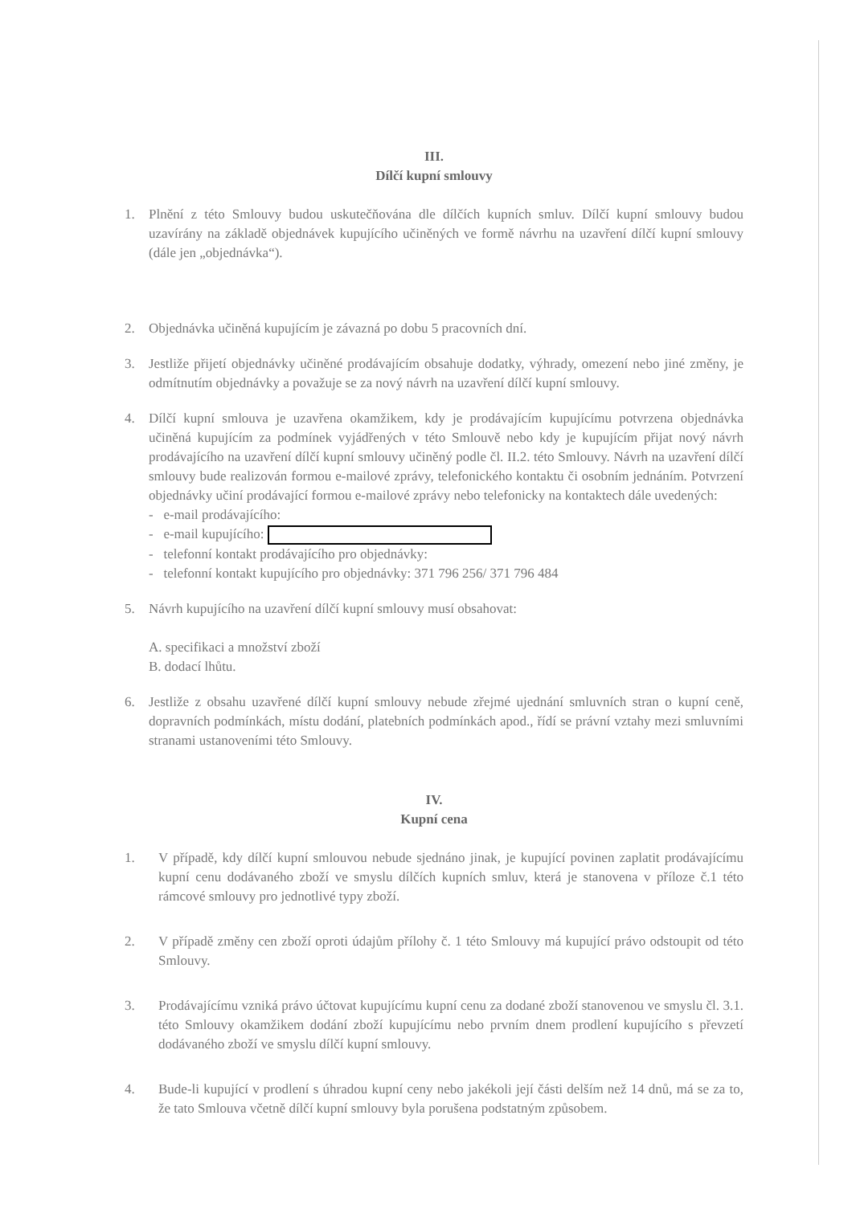III.
Dílčí kupní smlouvy
1. Plnění z této Smlouvy budou uskutečňována dle dílčích kupních smluv. Dílčí kupní smlouvy budou uzavírány na základě objednávek kupujícího učiněných ve formě návrhu na uzavření dílčí kupní smlouvy (dále jen „objednávka“).
2. Objednávka učiněná kupujícím je závazná po dobu 5 pracovních dní.
3. Jestliže přijetí objednávky učiněné prodávajícím obsahuje dodatky, výhrady, omezení nebo jiné změny, je odmítnutím objednávky a považuje se za nový návrh na uzavření dílčí kupní smlouvy.
4. Dílčí kupní smlouva je uzavřena okamžikem, kdy je prodávajícím kupujícímu potvrzena objednávka učiněná kupujícím za podmínek vyjádřených v této Smlouvě nebo kdy je kupujícím přijat nový návrh prodávajícího na uzavření dílčí kupní smlouvy učiněný podle čl. II.2. této Smlouvy. Návrh na uzavření dílčí smlouvy bude realizován formou e-mailové zprávy, telefonického kontaktu či osobním jednáním. Potvrzení objednávky učiní prodávající formou e-mailové zprávy nebo telefonicky na kontaktech dále uvedených:
- e-mail prodávajícího:
- e-mail kupujícího:
- telefonní kontakt prodávajícího pro objednávky:
- telefonní kontakt kupujícího pro objednávky: 371 796 256/ 371 796 484
5. Návrh kupujícího na uzavření dílčí kupní smlouvy musí obsahovat:
A. specifikaci a množství zboží
B. dodací lhůtu.
6. Jestliže z obsahu uzavřené dílčí kupní smlouvy nebude zřejmé ujednání smluvních stran o kupní ceně, dopravních podmínkách, místu dodání, platebních podmínkách apod., řídí se právní vztahy mezi smluvními stranami ustanoveními této Smlouvy.
IV.
Kupní cena
1. V případě, kdy dílčí kupní smlouvou nebude sjednáno jinak, je kupující povinen zaplatit prodávajícímu kupní cenu dodávaného zboží ve smyslu dílčích kupních smluv, která je stanovena v příloze č.1 této rámcové smlouvy pro jednotlivé typy zboží.
2. V případě změny cen zboží oproti údajům přílohy č. 1 této Smlouvy má kupující právo odstoupit od této Smlouvy.
3. Prodávajícímu vzniká právo účtovat kupujícímu kupní cenu za dodané zboží stanovenou ve smyslu čl. 3.1. této Smlouvy okamžikem dodání zboží kupujícímu nebo prvním dnem prodlení kupujícího s převzetí dodávaného zboží ve smyslu dílčí kupní smlouvy.
4. Bude-li kupující v prodlení s úhradou kupní ceny nebo jakékoli její části delším než 14 dnů, má se za to, že tato Smlouva včetně dílčí kupní smlouvy byla porušena podstatným způsobem.